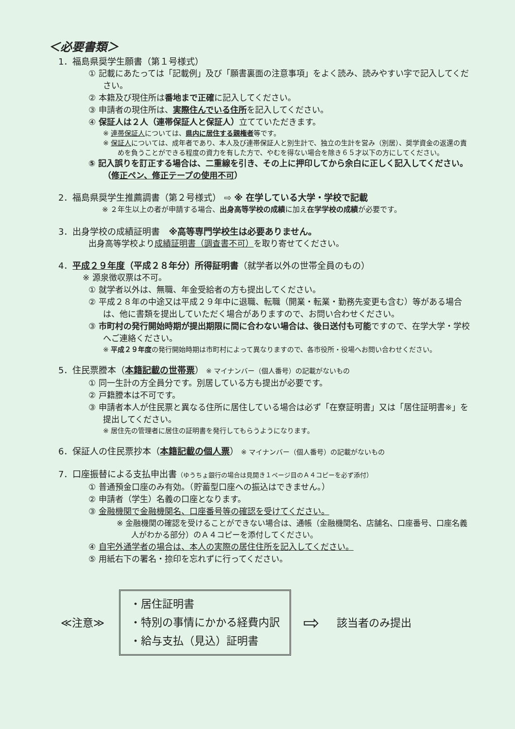＜必要書類＞
1．福島県奨学生願書（第１号様式）
① 記載にあたっては「記載例」及び「願書裏面の注意事項」をよく読み、読みやすい字で記入してください。
② 本籍及び現住所は番地まで正確に記入してください。
③ 申請者の現住所は、実際住んでいる住所を記入してください。
④ 保証人は２人（連帯保証人と保証人）立てていただきます。
※ 連帯保証人については、県内に居住する親権者等です。
※ 保証人については、成年者であり、本人及び連帯保証人と別生計で、独立の生計を営み（別居）、奨学資金の返還の責めを負うことができる程度の資力を有した方で、やむを得ない場合を除き６５才以下の方にしてください。
⑤ 記入誤りを訂正する場合は、二重線を引き、その上に押印してから余白に正しく記入してください。（修正ペン、修正テープの使用不可）
2．福島県奨学生推薦調書（第２号様式） ⇨ ※ 在学している大学・学校で記載
※ ２年生以上の者が申請する場合、出身高等学校の成績に加え在学学校の成績が必要です。
3．出身学校の成績証明書　※高等専門学校生は必要ありません。
出身高等学校より成績証明書（調査書不可）を取り寄せてください。
4．平成２９年度（平成２８年分）所得証明書（就学者以外の世帯全員のもの）
※ 源泉徴収票は不可。
① 就学者以外は、無職、年金受給者の方も提出してください。
② 平成２８年の中途又は平成２９年中に退職、転職（開業・転業・勤務先変更も含む）等がある場合は、他に書類を提出していただく場合がありますので、お問い合わせください。
③ 市町村の発行開始時期が提出期限に間に合わない場合は、後日送付も可能ですので、在学大学・学校へご連絡ください。
※ 平成２９年度の発行開始時期は市町村によって異なりますので、各市役所・役場へお問い合わせください。
5．住民票謄本（本籍記載の世帯票） ※ マイナンバー（個人番号）の記載がないもの
① 同一生計の方全員分です。別居している方も提出が必要です。
② 戸籍謄本は不可です。
③ 申請者本人が住民票と異なる住所に居住している場合は必ず「在寮証明書」又は「居住証明書※」を提出してください。
※ 居住先の管理者に居住の証明書を発行してもらうようになります。
6．保証人の住民票抄本（本籍記載の個人票） ※ マイナンバー（個人番号）の記載がないもの
7．口座振替による支払申出書（ゆうちょ銀行の場合は見開き１ページ目のＡ４コピーを必ず添付）
① 普通預金口座のみ有効。（貯蓄型口座への振込はできません。）
② 申請者（学生）名義の口座となります。
③ 金融機関で金融機関名、口座番号等の確認を受けてください。
※ 金融機関の確認を受けることができない場合は、通帳（金融機関名、店舗名、口座番号、口座名義人がわかる部分）のＡ４コピーを添付してください。
④ 自宅外通学者の場合は、本人の実際の居住住所を記入してください。
⑤ 用紙右下の署名・捺印を忘れずに行ってください。
≪注意≫
・居住証明書
・特別の事情にかかる経費内訳
・給与支払（見込）証明書
⇨ 該当者のみ提出